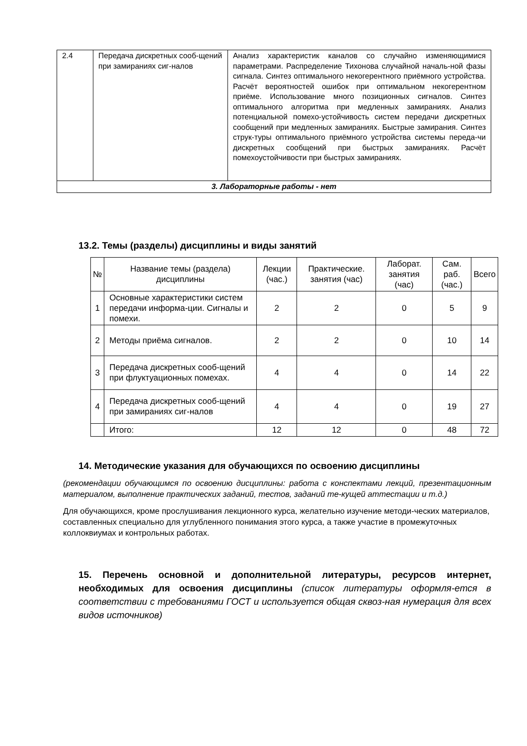| 2.4 | Передача дискретных сооб-щений при замираниях сиг-налов | Анализ характеристик каналов со случайно изменяющимися параметрами. Распределение Тихонова случайной началь-ной фазы сигнала. Синтез оптимального некогерентного приёмного устройства. Расчёт вероятностей ошибок при оптимальном некогерентном приёме. Использование много позиционных сигналов. Синтез оптимального алгоритма при медленных замираниях. Анализ потенциальной помехо-устойчивость систем передачи дискретных сообщений при медленных замираниях. Быстрые замирания. Синтез струк-туры оптимального приёмного устройства системы переда-чи дискретных сообщений при быстрых замираниях. Расчёт помехоустойчивости при быстрых замираниях. |
| 3. Лабораторные работы - нет | | |
13.2. Темы (разделы) дисциплины и виды занятий
| № | Название темы (раздела) дисциплины | Лекции (час.) | Практические. занятия (час) | Лаборат. занятия (час) | Сам. раб. (час.) | Всего |
| --- | --- | --- | --- | --- | --- | --- |
| 1 | Основные характеристики систем передачи информа-ции. Сигналы и помехи. | 2 | 2 | 0 | 5 | 9 |
| 2 | Методы приёма сигналов. | 2 | 2 | 0 | 10 | 14 |
| 3 | Передача дискретных сооб-щений при флуктуационных помехах. | 4 | 4 | 0 | 14 | 22 |
| 4 | Передача дискретных сооб-щений при замираниях сиг-налов | 4 | 4 | 0 | 19 | 27 |
| | Итого: | 12 | 12 | 0 | 48 | 72 |
14. Методические указания для обучающихся по освоению дисциплины
(рекомендации обучающимся по освоению дисциплины: работа с конспектами лекций, презентационным материалом, выполнение практических заданий, тестов, заданий те-кущей аттестации и т.д.)
Для обучающихся, кроме прослушивания лекционного курса, желательно изучение методи-ческих материалов, составленных специально для углубленного понимания этого курса, а также участие в промежуточных коллоквиумах и контрольных работах.
15. Перечень основной и дополнительной литературы, ресурсов интернет, необходимых для освоения дисциплины (список литературы оформля-ется в соответствии с требованиями ГОСТ и используется общая сквоз-ная нумерация для всех видов источников)